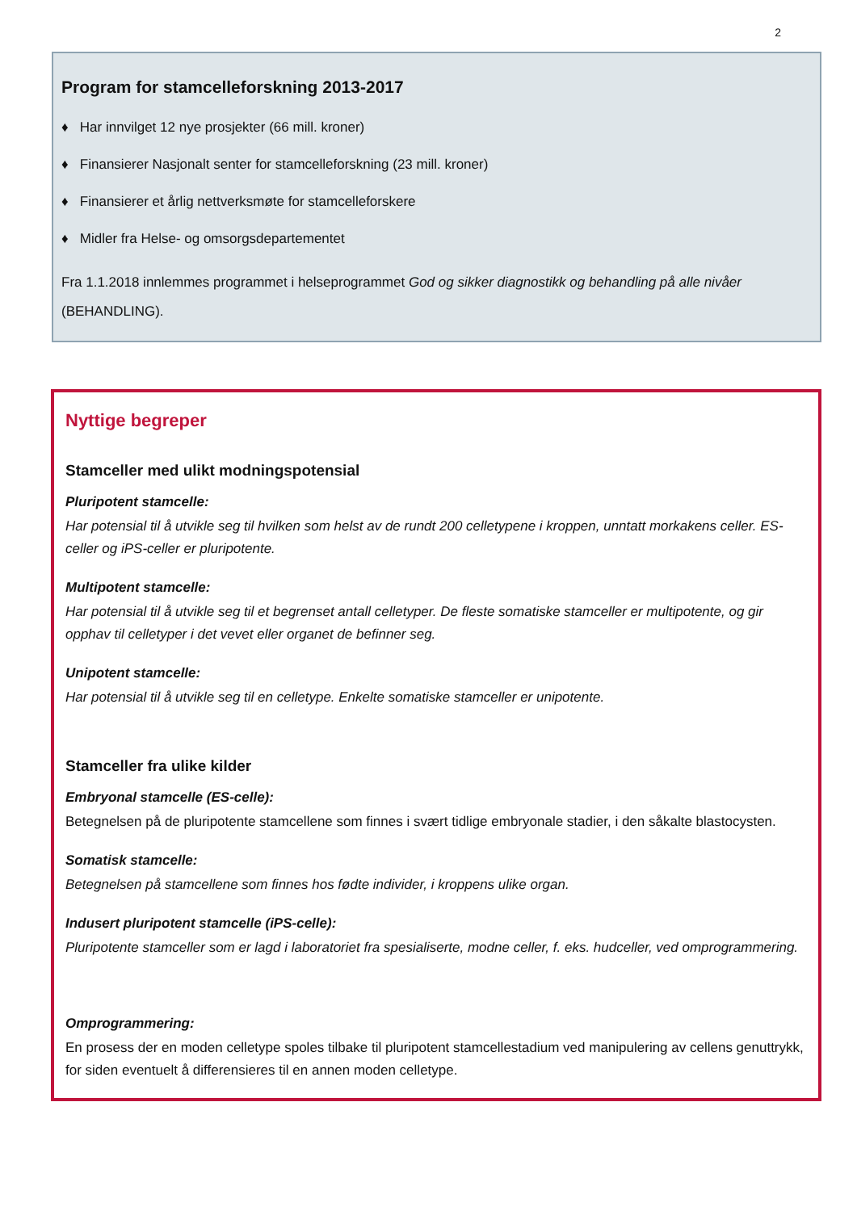2
Program for stamcelleforskning 2013-2017
♦ Har innvilget 12 nye prosjekter (66 mill. kroner)
♦ Finansierer Nasjonalt senter for stamcelleforskning (23 mill. kroner)
♦ Finansierer et årlig nettverksmøte for stamcelleforskere
♦ Midler fra Helse- og omsorgsdepartementet
Fra 1.1.2018 innlemmes programmet i helseprogrammet God og sikker diagnostikk og behandling på alle nivåer (BEHANDLING).
Nyttige begreper
Stamceller med ulikt modningspotensial
Pluripotent stamcelle:
Har potensial til å utvikle seg til hvilken som helst av de rundt 200 celletypene i kroppen, unntatt morkakens celler. ES-celler og iPS-celler er pluripotente.
Multipotent stamcelle:
Har potensial til å utvikle seg til et begrenset antall celletyper. De fleste somatiske stamceller er multipotente, og gir opphav til celletyper i det vevet eller organet de befinner seg.
Unipotent stamcelle:
Har potensial til å utvikle seg til en celletype. Enkelte somatiske stamceller er unipotente.
Stamceller fra ulike kilder
Embryonal stamcelle (ES-celle):
Betegnelsen på de pluripotente stamcellene som finnes i svært tidlige embryonale stadier, i den såkalte blastocysten.
Somatisk stamcelle:
Betegnelsen på stamcellene som finnes hos fødte individer, i kroppens ulike organ.
Indusert pluripotent stamcelle (iPS-celle):
Pluripotente stamceller som er lagd i laboratoriet fra spesialiserte, modne celler, f. eks. hudceller, ved omprogrammering.
Omprogrammering:
En prosess der en moden celletype spoles tilbake til pluripotent stamcellestadium ved manipulering av cellens genuttrykk, for siden eventuelt å differensieres til en annen moden celletype.